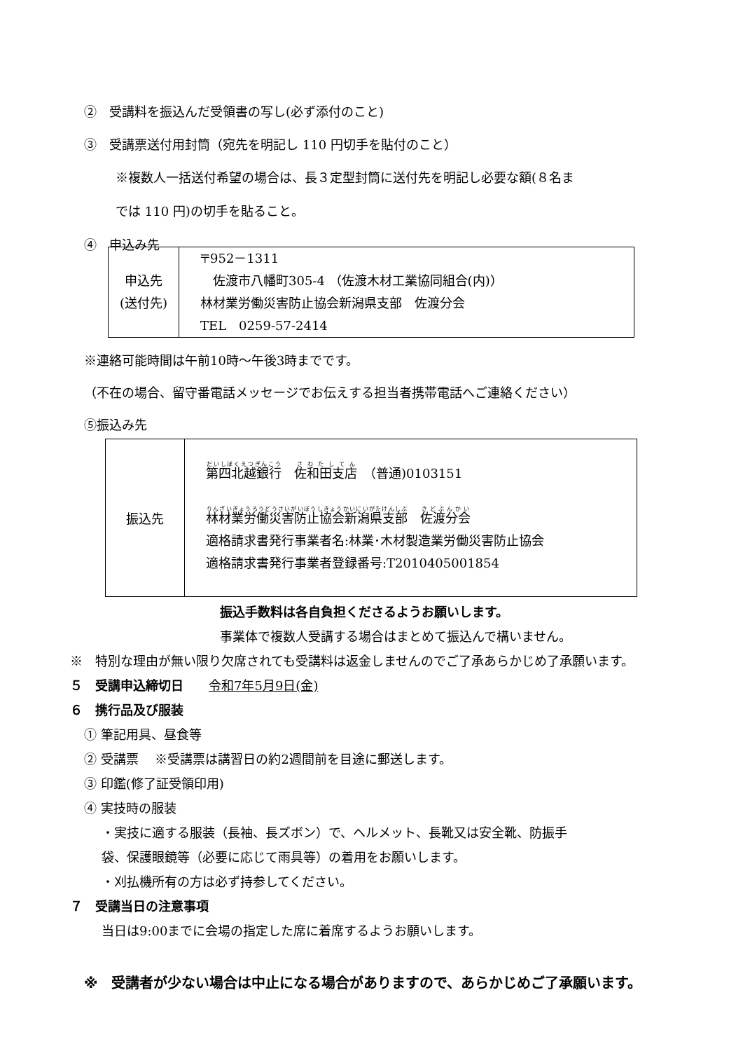②　受講料を振込んだ受領書の写し(必ず添付のこと)
③　受講票送付用封筒（宛先を明記し 110 円切手を貼付のこと）
※複数人一括送付希望の場合は、長３定型封筒に送付先を明記し必要な額(８名ま
では 110 円)の切手を貼ること。
④　申込み先
| 申込先 (送付先) | 〒952－1311 佐渡市八幡町305-4 （佐渡木材工業協同組合(内)） 林材業労働災害防止協会新潟県支部 佐渡分会 TEL 0259-57-2414 |
※連絡可能時間は午前10時～午後3時までです。
（不在の場合、留守番電話メッセージでお伝えする担当者携帯電話へご連絡ください）
⑤振込み先
| 振込先 | 第四北越銀行 佐和田支店 （普通)0103151 林材業労働災害防止協会新潟県支部 佐渡分会 適格請求書発行事業者名:林業･木材製造業労働災害防止協会 適格請求書発行事業者登録番号:T2010405001854 |
振込手数料は各自負担くださるようお願いします。
事業体で複数人受講する場合はまとめて振込んで構いません。
※　特別な理由が無い限り欠席されても受講料は返金しませんのでご了承あらかじめ了承願います。
５　受講申込締切日　　令和7年5月9日(金)
６　携行品及び服装
① 筆記用具、昼食等
② 受講票　 ※受講票は講習日の約2週間前を目途に郵送します。
③ 印鑑(修了証受領印用)
④ 実技時の服装
・実技に適する服装（長袖、長ズボン）で、ヘルメット、長靴又は安全靴、防振手
袋、保護眼鏡等（必要に応じて雨具等）の着用をお願いします。
・刈払機所有の方は必ず持参してください。
７　受講当日の注意事項
当日は9:00までに会場の指定した席に着席するようお願いします。
※　受講者が少ない場合は中止になる場合がありますので、あらかじめご了承願います。